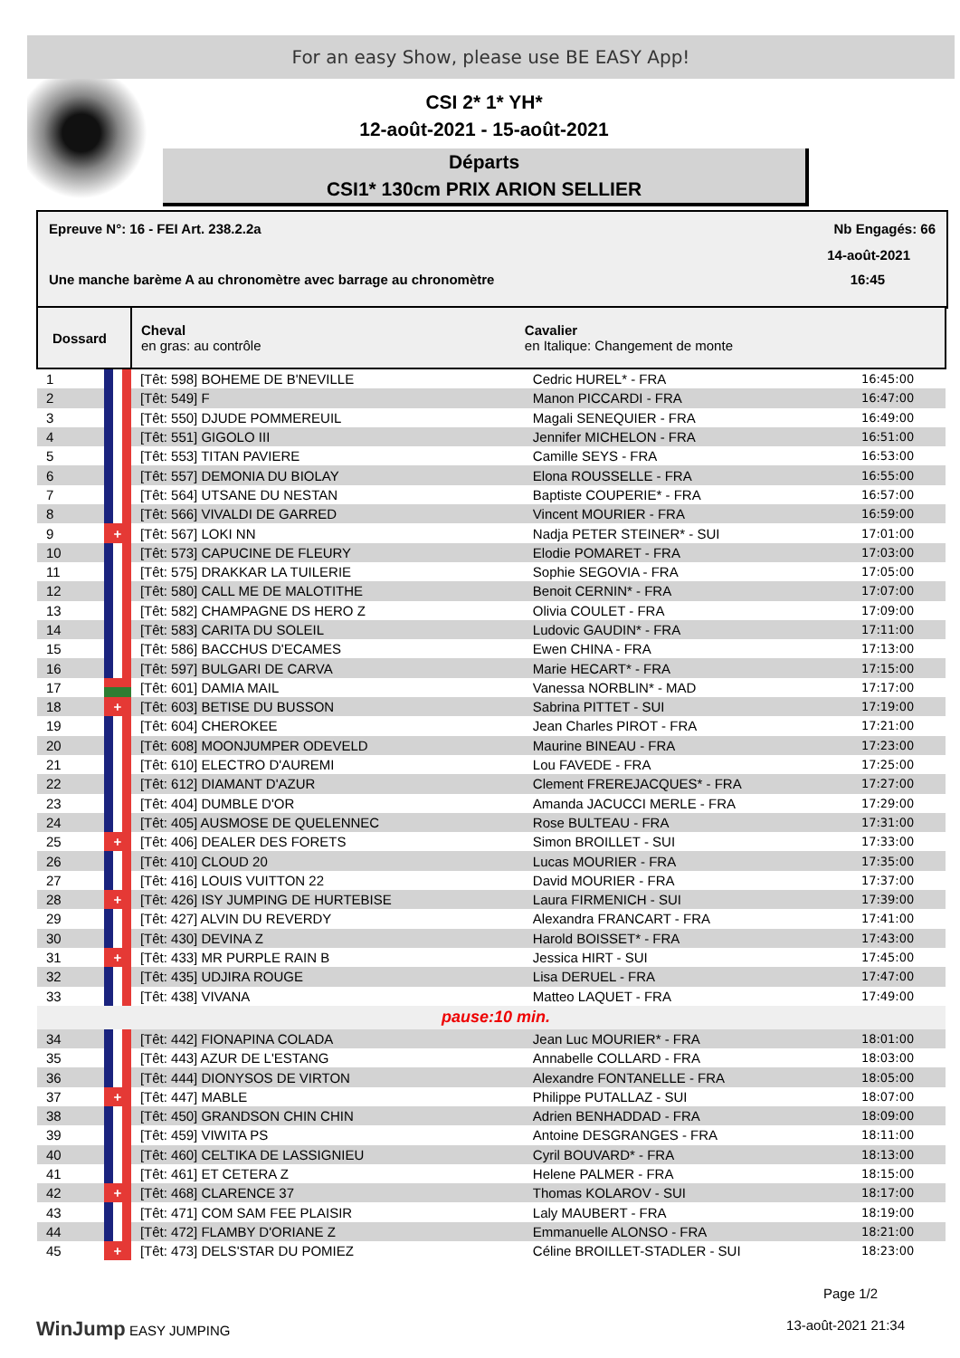For an easy Show, please use BE EASY App!
CSI 2* 1* YH*
12-août-2021 - 15-août-2021
Départs
CSI1* 130cm PRIX ARION SELLIER
Epreuve N°: 16 - FEI Art. 238.2.2a Nb Engagés: 66
14-août-2021
Une manche barème A au chronomètre avec barrage au chronomètre 16:45
| Dossard | | Cheval en gras: au contrôle | Cavalier en Italique: Changement de monte | |
| --- | --- | --- | --- | --- |
| 1 | | [Têt: 598] BOHEME DE B'NEVILLE | Cedric HUREL* - FRA | 16:45:00 |
| 2 | | [Têt: 549] F | Manon PICCARDI - FRA | 16:47:00 |
| 3 | | [Têt: 550] DJUDE POMMEREUIL | Magali SENEQUIER - FRA | 16:49:00 |
| 4 | | [Têt: 551] GIGOLO III | Jennifer MICHELON - FRA | 16:51:00 |
| 5 | | [Têt: 553] TITAN PAVIERE | Camille SEYS - FRA | 16:53:00 |
| 6 | | [Têt: 557] DEMONIA DU BIOLAY | Elona ROUSSELLE - FRA | 16:55:00 |
| 7 | | [Têt: 564] UTSANE DU NESTAN | Baptiste COUPERIE* - FRA | 16:57:00 |
| 8 | | [Têt: 566] VIVALDI DE GARRED | Vincent MOURIER - FRA | 16:59:00 |
| 9 | + | [Têt: 567] LOKI NN | Nadja PETER STEINER* - SUI | 17:01:00 |
| 10 | | [Têt: 573] CAPUCINE DE FLEURY | Elodie POMARET - FRA | 17:03:00 |
| 11 | | [Têt: 575] DRAKKAR LA TUILERIE | Sophie SEGOVIA - FRA | 17:05:00 |
| 12 | | [Têt: 580] CALL ME DE MALOTITHE | Benoit CERNIN* - FRA | 17:07:00 |
| 13 | | [Têt: 582] CHAMPAGNE DS HERO Z | Olivia COULET - FRA | 17:09:00 |
| 14 | | [Têt: 583] CARITA DU SOLEIL | Ludovic GAUDIN* - FRA | 17:11:00 |
| 15 | | [Têt: 586] BACCHUS D'ECAMES | Ewen CHINA - FRA | 17:13:00 |
| 16 | | [Têt: 597] BULGARI DE CARVA | Marie HECART* - FRA | 17:15:00 |
| 17 | | [Têt: 601] DAMIA MAIL | Vanessa NORBLIN* - MAD | 17:17:00 |
| 18 | + | [Têt: 603] BETISE DU BUSSON | Sabrina PITTET - SUI | 17:19:00 |
| 19 | | [Têt: 604] CHEROKEE | Jean Charles PIROT - FRA | 17:21:00 |
| 20 | | [Têt: 608] MOONJUMPER ODEVELD | Maurine BINEAU - FRA | 17:23:00 |
| 21 | | [Têt: 610] ELECTRO D'AUREMI | Lou FAVEDE - FRA | 17:25:00 |
| 22 | | [Têt: 612] DIAMANT D'AZUR | Clement FREREJACQUES* - FRA | 17:27:00 |
| 23 | | [Têt: 404] DUMBLE D'OR | Amanda JACUCCI MERLE - FRA | 17:29:00 |
| 24 | | [Têt: 405] AUSMOSE DE QUELENNEC | Rose BULTEAU - FRA | 17:31:00 |
| 25 | + | [Têt: 406] DEALER DES FORETS | Simon BROILLET - SUI | 17:33:00 |
| 26 | | [Têt: 410] CLOUD 20 | Lucas MOURIER - FRA | 17:35:00 |
| 27 | | [Têt: 416] LOUIS VUITTON 22 | David MOURIER - FRA | 17:37:00 |
| 28 | + | [Têt: 426] ISY JUMPING DE HURTEBISE | Laura FIRMENICH - SUI | 17:39:00 |
| 29 | | [Têt: 427] ALVIN DU REVERDY | Alexandra FRANCART - FRA | 17:41:00 |
| 30 | | [Têt: 430] DEVINA Z | Harold BOISSET* - FRA | 17:43:00 |
| 31 | + | [Têt: 433] MR PURPLE RAIN B | Jessica HIRT - SUI | 17:45:00 |
| 32 | | [Têt: 435] UDJIRA ROUGE | Lisa DERUEL - FRA | 17:47:00 |
| 33 | | [Têt: 438] VIVANA | Matteo LAQUET - FRA | 17:49:00 |
| pause:10 min. | | | | |
| 34 | | [Têt: 442] FIONAPINA COLADA | Jean Luc MOURIER* - FRA | 18:01:00 |
| 35 | | [Têt: 443] AZUR DE L'ESTANG | Annabelle COLLARD - FRA | 18:03:00 |
| 36 | | [Têt: 444] DIONYSOS DE VIRTON | Alexandre FONTANELLE - FRA | 18:05:00 |
| 37 | + | [Têt: 447] MABLE | Philippe PUTALLAZ - SUI | 18:07:00 |
| 38 | | [Têt: 450] GRANDSON CHIN CHIN | Adrien BENHADDAD - FRA | 18:09:00 |
| 39 | | [Têt: 459] VIWITA PS | Antoine DESGRANGES - FRA | 18:11:00 |
| 40 | | [Têt: 460] CELTIKA DE LASSIGNIEU | Cyril BOUVARD* - FRA | 18:13:00 |
| 41 | | [Têt: 461] ET CETERA Z | Helene PALMER - FRA | 18:15:00 |
| 42 | + | [Têt: 468] CLARENCE 37 | Thomas KOLAROV - SUI | 18:17:00 |
| 43 | | [Têt: 471] COM SAM FEE PLAISIR | Laly MAUBERT - FRA | 18:19:00 |
| 44 | | [Têt: 472] FLAMBY D'ORIANE Z | Emmanuelle ALONSO - FRA | 18:21:00 |
| 45 | + | [Têt: 473] DELS'STAR DU POMIEZ | Céline BROILLET-STADLER - SUI | 18:23:00 |
Page 1/2
WinJump EASY JUMPING 13-août-2021 21:34